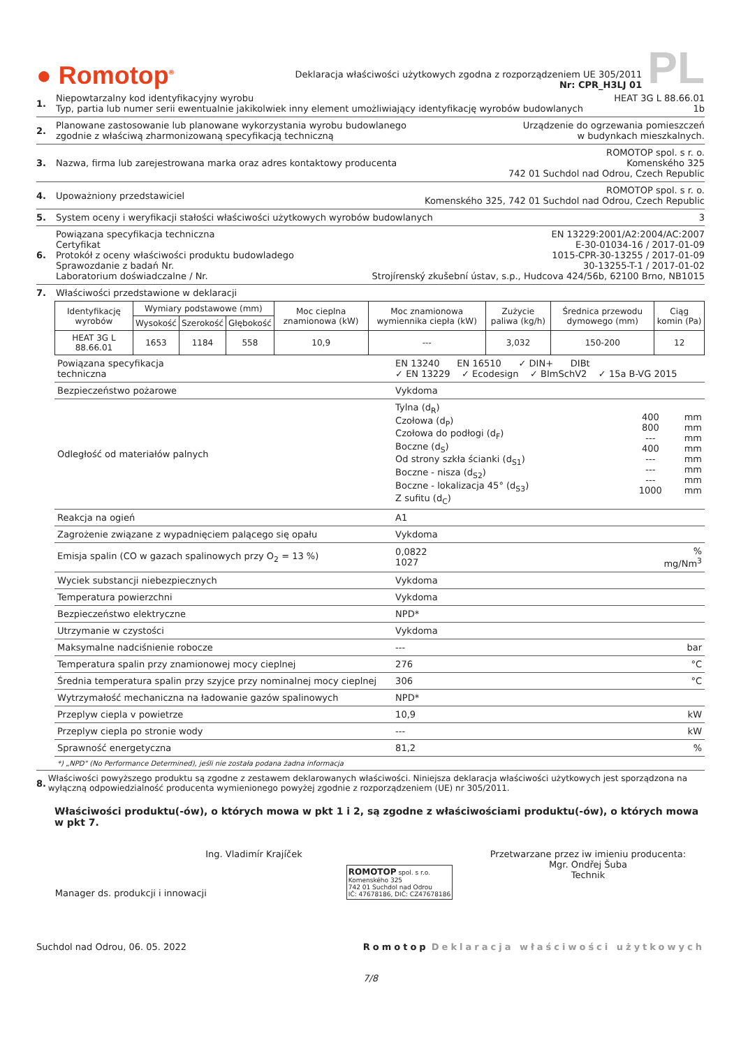● Romotop<sup>®</sup>
Deklaracja właściwości użytkowych zgodna z rozporządzeniem UE 305/2011
Nr: CPR_H3LJ 01
PL
1. Niepowtarzalny kod identyfikacyjny wyrobu HEAT 3G L 88.66.01
Typ, partia lub numer serii ewentualnie jakikolwiek inny element umożliwiający identyfikację wyrobów budowlanych 1b
2. Planowane zastosowanie lub planowane wykorzystania wyrobu budowlanego
zgodnie z właściwą zharmonizowaną specyfikacją techniczną Urządzenie do ogrzewania pomieszczeń
w budynkach mieszkalnych.
3. Nazwa, firma lub zarejestrowana marka oraz adres kontaktowy producenta ROMOTOP spol. s r. o.
Komenského 325
742 01 Suchdol nad Odrou, Czech Republic
4. Upoważniony przedstawiciel ROMOTOP spol. s r. o.
Komenského 325, 742 01 Suchdol nad Odrou, Czech Republic
5. System oceny i weryfikacji stałości właściwości użytkowych wyrobów budowlanych 3
6. Powiązana specyfikacja techniczna
Certyfikat
Protokół z oceny właściwości produktu budowladego
Sprawozdanie z badań Nr.
Laboratorium doświadczalne / Nr. EN 13229:2001/A2:2004/AC:2007
E-30-01034-16 / 2017-01-09
1015-CPR-30-13255 / 2017-01-09
30-13255-T-1 / 2017-01-02
Strojírenský zkušební ústav, s.p., Hudcova 424/56b, 62100 Brno, NB1015
7. Właściwości przedstawione w deklaracji
| Identyfikację wyrobów | Wymiary podstawowe (mm) | | | Moc cieplna znamionowa (kW) | Moc znamionowa wymiennika ciepła (kW) | Zużycie paliwa (kg/h) | Średnica przewodu dymowego (mm) | Ciąg komin (Pa) |
| --- | --- | --- | --- | --- | --- | --- | --- | --- |
| | Wysokość | Szerokość | Głębokość | | | | | |
| HEAT 3G L 88.66.01 | 1653 | 1184 | 558 | 10,9 | --- | 3,032 | 150-200 | 12 |
| Powiązana specyfikacja techniczna | EN 13240 EN 16510 ✓ DIN+ DIBt ✓ EN 13229 ✓ Ecodesign ✓ BImSchV2 ✓ 15a B-VG 2015 | |
| Bezpieczeństwo pożarowe | Vykdoma | |
| Odległość od materiałów palnych | / Tylna (d<sub>R</sub>) Czołowa (d<sub>P</sub>) Czołowa do podłogi (d<sub>F</sub>) Boczne (d<sub>S</sub>) Od strony szkła ścianki (d<sub>S1</sub>) Boczne - nisza (d<sub>S2</sub>) Boczne - lokalizacja 45° (d<sub>S3</sub>) Z sufitu (d<sub>C</sub>) / 400 800 --- 400 --- --- --- 1000 / mm mm mm mm mm mm mm mm / | |
| Reakcja na ogień | A1 | |
| Zagrożenie związane z wypadnięciem palącego się opału | Vykdoma | |
| Emisja spalin (CO w gazach spalinowych przy O<sub>2</sub> = 13 %) | 0,0822 1027 | % mg/Nm<sup>3</sup> |
| Wyciek substancji niebezpiecznych | Vykdoma | |
| Temperatura powierzchni | Vykdoma | |
| Bezpieczeństwo elektryczne | NPD* | |
| Utrzymanie w czystości | Vykdoma | |
| Maksymalne nadciśnienie robocze | --- | bar |
| Temperatura spalin przy znamionowej mocy cieplnej | 276 | °C |
| Średnia temperatura spalin przy szyjce przy nominalnej mocy cieplnej | 306 | °C |
| Wytrzymałość mechaniczna na ładowanie gazów spalinowych | NPD* | |
| Przeplyw ciepla v powietrze | 10,9 | kW |
| Przeplyw ciepla po stronie wody | --- | kW |
| Sprawność energetyczna | 81,2 | % |
*) „NPD" (No Performance Determined), jeśli nie została podana żadna informacja
8. Właściwości powyższego produktu są zgodne z zestawem deklarowanych właściwości. Niniejsza deklaracja właściwości użytkowych jest sporządzona na wyłączną odpowiedzialność producenta wymienionego powyżej zgodnie z rozporządzeniem (UE) nr 305/2011.
Właściwości produktu(-ów), o których mowa w pkt 1 i 2, są zgodne z właściwościami produktu(-ów), o których mowa w pkt 7.
Ing. Vladimír Krajíček
Manager ds. produkcji i innowacji
ROMOTOP spol. s r.o.
Komenského 325
742 01 Suchdol nad Odrou
IČ: 47678186, DIČ: CZ47678186
Przetwarzane przez iw imieniu producenta:
Mgr. Ondřej Šuba
Technik
Suchdol nad Odrou, 06. 05. 2022 Romotop Deklaracja właściwości użytkowych
7/8